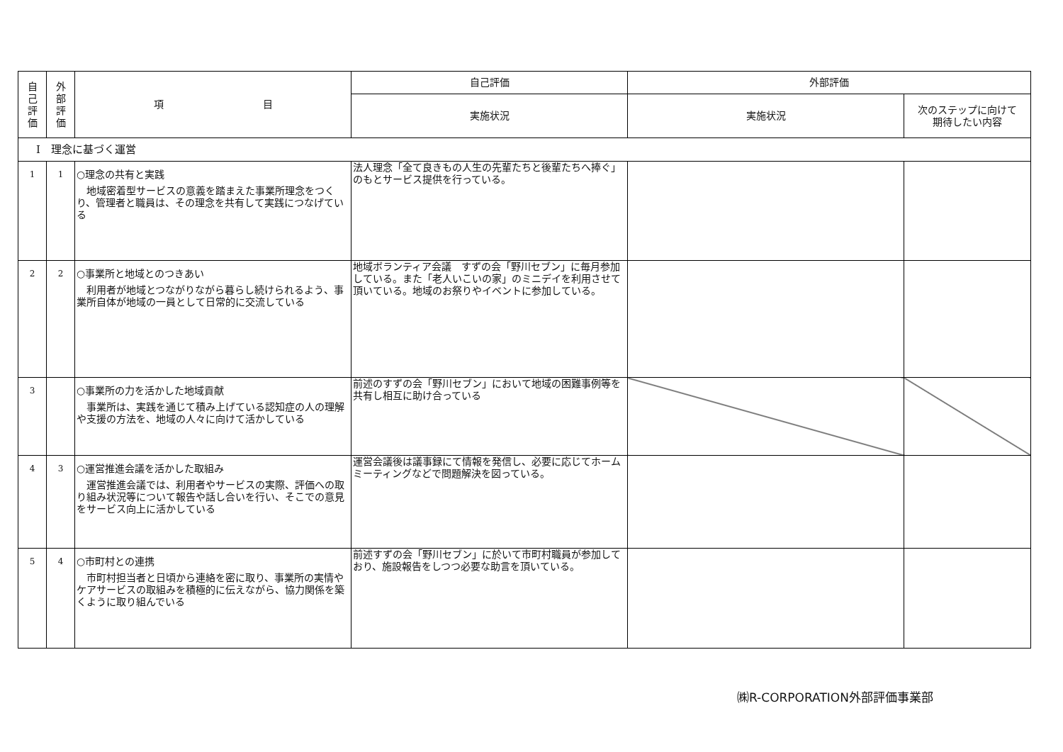| 自 己 評 価 | 外 部 評 価 | 項 目 | 自己評価 | 外部評価 | |
| --- | --- | --- | --- | --- | --- |
| | | | 実施状況 | 実施状況 | 次のステップに向けて 期待したい内容 |
| Ⅰ 理念に基づく運営 | | | | | |
| 1 | 1 | ○理念の共有と実践 地域密着型サービスの意義を踏まえた事業所理念をつくり、管理者と職員は、その理念を共有して実践につなげている | 法人理念「全て良きもの人生の先輩たちと後輩たちへ捧ぐ」のもとサービス提供を行っている。 | | |
| 2 | 2 | ○事業所と地域とのつきあい 利用者が地域とつながりながら暮らし続けられるよう、事業所自体が地域の一員として日常的に交流している | 地域ボランティア会議 すずの会「野川セブン」に毎月参加している。また「老人いこいの家」のミニデイを利用させて頂いている。地域のお祭りやイベントに参加している。 | | |
| 3 | | ○事業所の力を活かした地域貢献 事業所は、実践を通じて積み上げている認知症の人の理解や支援の方法を、地域の人々に向けて活かしている | 前述のすずの会「野川セブン」において地域の困難事例等を共有し相互に助け合っている | | |
| 4 | 3 | ○運営推進会議を活かした取組み 運営推進会議では、利用者やサービスの実際、評価への取り組み状況等について報告や話し合いを行い、そこでの意見をサービス向上に活かしている | 運営会議後は議事録にて情報を発信し、必要に応じてホームミーティングなどで問題解決を図っている。 | | |
| 5 | 4 | ○市町村との連携 市町村担当者と日頃から連絡を密に取り、事業所の実情やケアサービスの取組みを積極的に伝えながら、協力関係を築くように取り組んでいる | 前述すずの会「野川セブン」に於いて市町村職員が参加しており、施設報告をしつつ必要な助言を頂いている。 | | |
㈱R-CORPORATION外部評価事業部